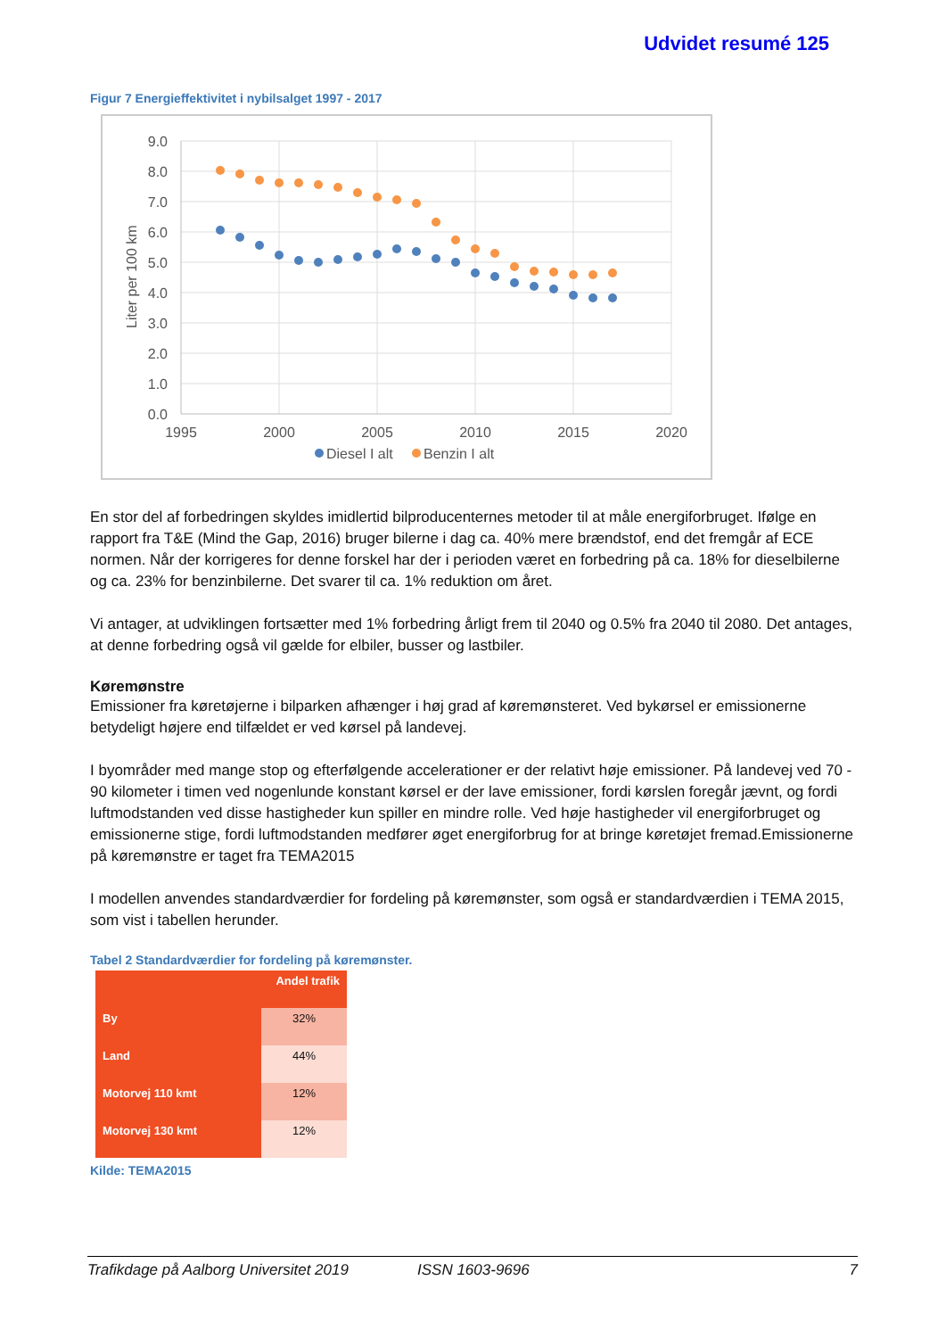Udvidet resumé 125
Figur 7 Energieffektivitet i nybilsalget 1997 - 2017
9.0
8.0
7.0
6.0
5.0
4.0
3.0
2.0
1.0
0.0
1995
2000
2005
2010
2015
2020
Liter per 100 km
Diesel I alt
Benzin I alt
En stor del af forbedringen skyldes imidlertid bilproducenternes metoder til at måle energiforbruget. Ifølge en rapport fra T&E (Mind the Gap, 2016) bruger bilerne i dag ca. 40% mere brændstof, end det fremgår af ECE normen. Når der korrigeres for denne forskel har der i perioden været en forbedring på ca. 18% for dieselbilerne og ca. 23% for benzinbilerne. Det svarer til ca. 1% reduktion om året.
Vi antager, at udviklingen fortsætter med 1% forbedring årligt frem til 2040 og 0.5% fra 2040 til 2080. Det antages, at denne forbedring også vil gælde for elbiler, busser og lastbiler.
Køremønstre
Emissioner fra køretøjerne i bilparken afhænger i høj grad af køremønsteret. Ved bykørsel er emissionerne betydeligt højere end tilfældet er ved kørsel på landevej.
I byområder med mange stop og efterfølgende accelerationer er der relativt høje emissioner. På landevej ved 70 - 90 kilometer i timen ved nogenlunde konstant kørsel er der lave emissioner, fordi kørslen foregår jævnt, og fordi luftmodstanden ved disse hastigheder kun spiller en mindre rolle. Ved høje hastigheder vil energiforbruget og emissionerne stige, fordi luftmodstanden medfører øget energiforbrug for at bringe køretøjet fremad.Emissionerne på køremønstre er taget fra TEMA2015
I modellen anvendes standardværdier for fordeling på køremønster, som også er standardværdien i TEMA 2015, som vist i tabellen herunder.
Tabel 2 Standardværdier for fordeling på køremønster.
| | Andel trafik |
| --- | --- |
| By | 32% |
| Land | 44% |
| Motorvej 110 kmt | 12% |
| Motorvej 130 kmt | 12% |
Kilde: TEMA2015
Trafikdage på Aalborg Universitet 2019 ISSN 1603-9696 7